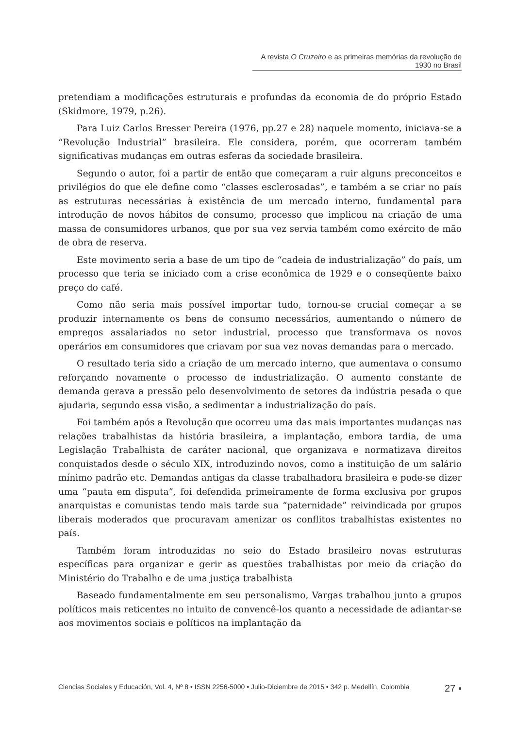A revista O Cruzeiro e as primeiras memórias da revolução de 1930 no Brasil
pretendiam a modificações estruturais e profundas da economia de do próprio Estado (Skidmore, 1979, p.26).
Para Luiz Carlos Bresser Pereira (1976, pp.27 e 28) naquele momento, iniciava-se a “Revolução Industrial” brasileira. Ele considera, porém, que ocorreram também significativas mudanças em outras esferas da sociedade brasileira.
Segundo o autor, foi a partir de então que começaram a ruir alguns preconceitos e privilégios do que ele define como “classes esclerosadas”, e também a se criar no país as estruturas necessárias à existência de um mercado interno, fundamental para introdução de novos hábitos de consumo, processo que implicou na criação de uma massa de consumidores urbanos, que por sua vez servia também como exército de mão de obra de reserva.
Este movimento seria a base de um tipo de “cadeia de industrialização” do país, um processo que teria se iniciado com a crise econômica de 1929 e o conseqüente baixo preço do café.
Como não seria mais possível importar tudo, tornou-se crucial começar a se produzir internamente os bens de consumo necessários, aumentando o número de empregos assalariados no setor industrial, processo que transformava os novos operários em consumidores que criavam por sua vez novas demandas para o mercado.
O resultado teria sido a criação de um mercado interno, que aumentava o consumo reforçando novamente o processo de industrialização. O aumento constante de demanda gerava a pressão pelo desenvolvimento de setores da indústria pesada o que ajudaria, segundo essa visão, a sedimentar a industrialização do país.
Foi também após a Revolução que ocorreu uma das mais importantes mudanças nas relações trabalhistas da história brasileira, a implantação, embora tardia, de uma Legislação Trabalhista de caráter nacional, que organizava e normatizava direitos conquistados desde o século XIX, introduzindo novos, como a instituição de um salário mínimo padrão etc. Demandas antigas da classe trabalhadora brasileira e pode-se dizer uma “pauta em disputa”, foi defendida primeiramente de forma exclusiva por grupos anarquistas e comunistas tendo mais tarde sua “paternidade” reivindicada por grupos liberais moderados que procuravam amenizar os conflitos trabalhistas existentes no país.
Também foram introduzidas no seio do Estado brasileiro novas estruturas específicas para organizar e gerir as questões trabalhistas por meio da criação do Ministério do Trabalho e de uma justiça trabalhista
Baseado fundamentalmente em seu personalismo, Vargas trabalhou junto a grupos políticos mais reticentes no intuito de convencê-los quanto a necessidade de adiantar-se aos movimentos sociais e políticos na implantação da
Ciencias Sociales y Educación, Vol. 4, Nº 8 • ISSN 2256-5000 • Julio-Diciembre de 2015 • 342 p. Medellín, Colombia 27 ▪